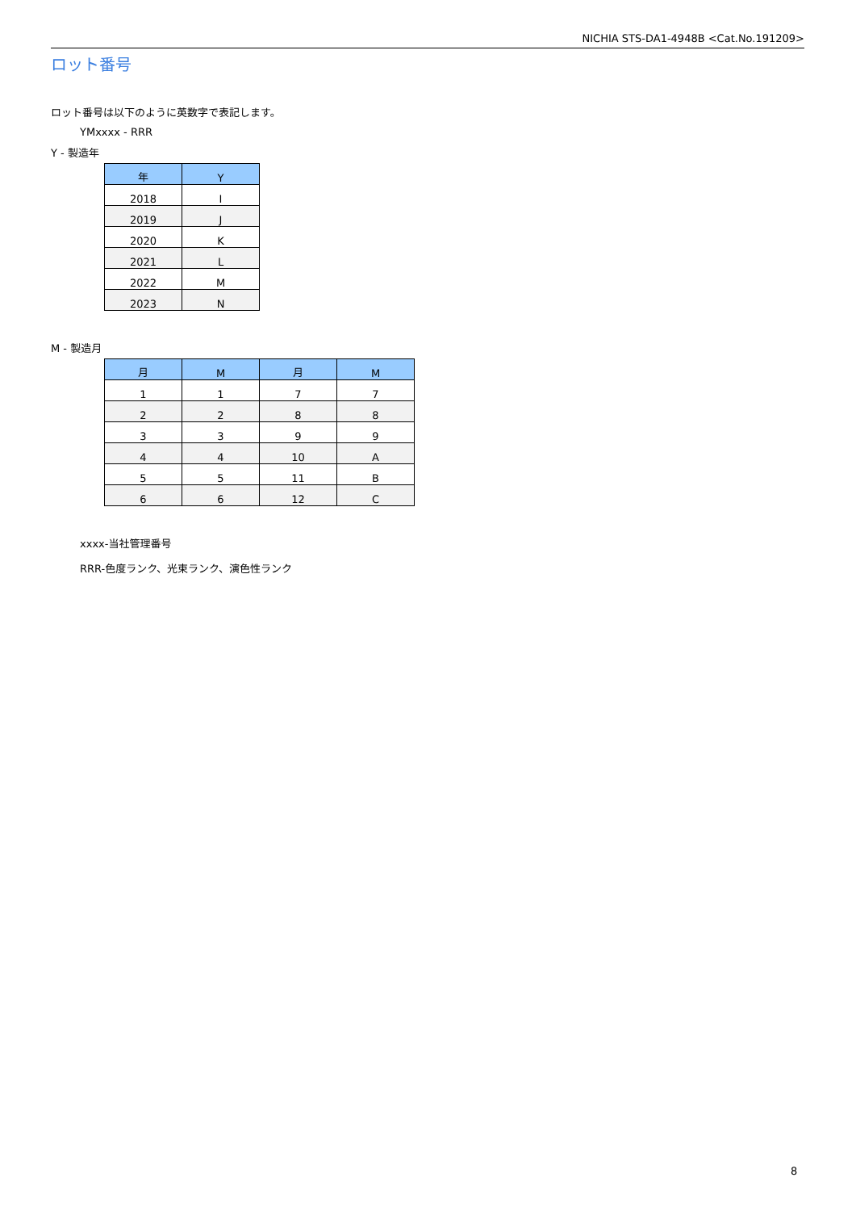NICHIA STS-DA1-4948B <Cat.No.191209>
ロット番号
ロット番号は以下のように英数字で表記します。
YMxxxx - RRR
Y - 製造年
| 年 | Y |
| --- | --- |
| 2018 | I |
| 2019 | J |
| 2020 | K |
| 2021 | L |
| 2022 | M |
| 2023 | N |
M - 製造月
| 月 | M | 月 | M |
| --- | --- | --- | --- |
| 1 | 1 | 7 | 7 |
| 2 | 2 | 8 | 8 |
| 3 | 3 | 9 | 9 |
| 4 | 4 | 10 | A |
| 5 | 5 | 11 | B |
| 6 | 6 | 12 | C |
xxxx-当社管理番号
RRR-色度ランク、光束ランク、演色性ランク
8